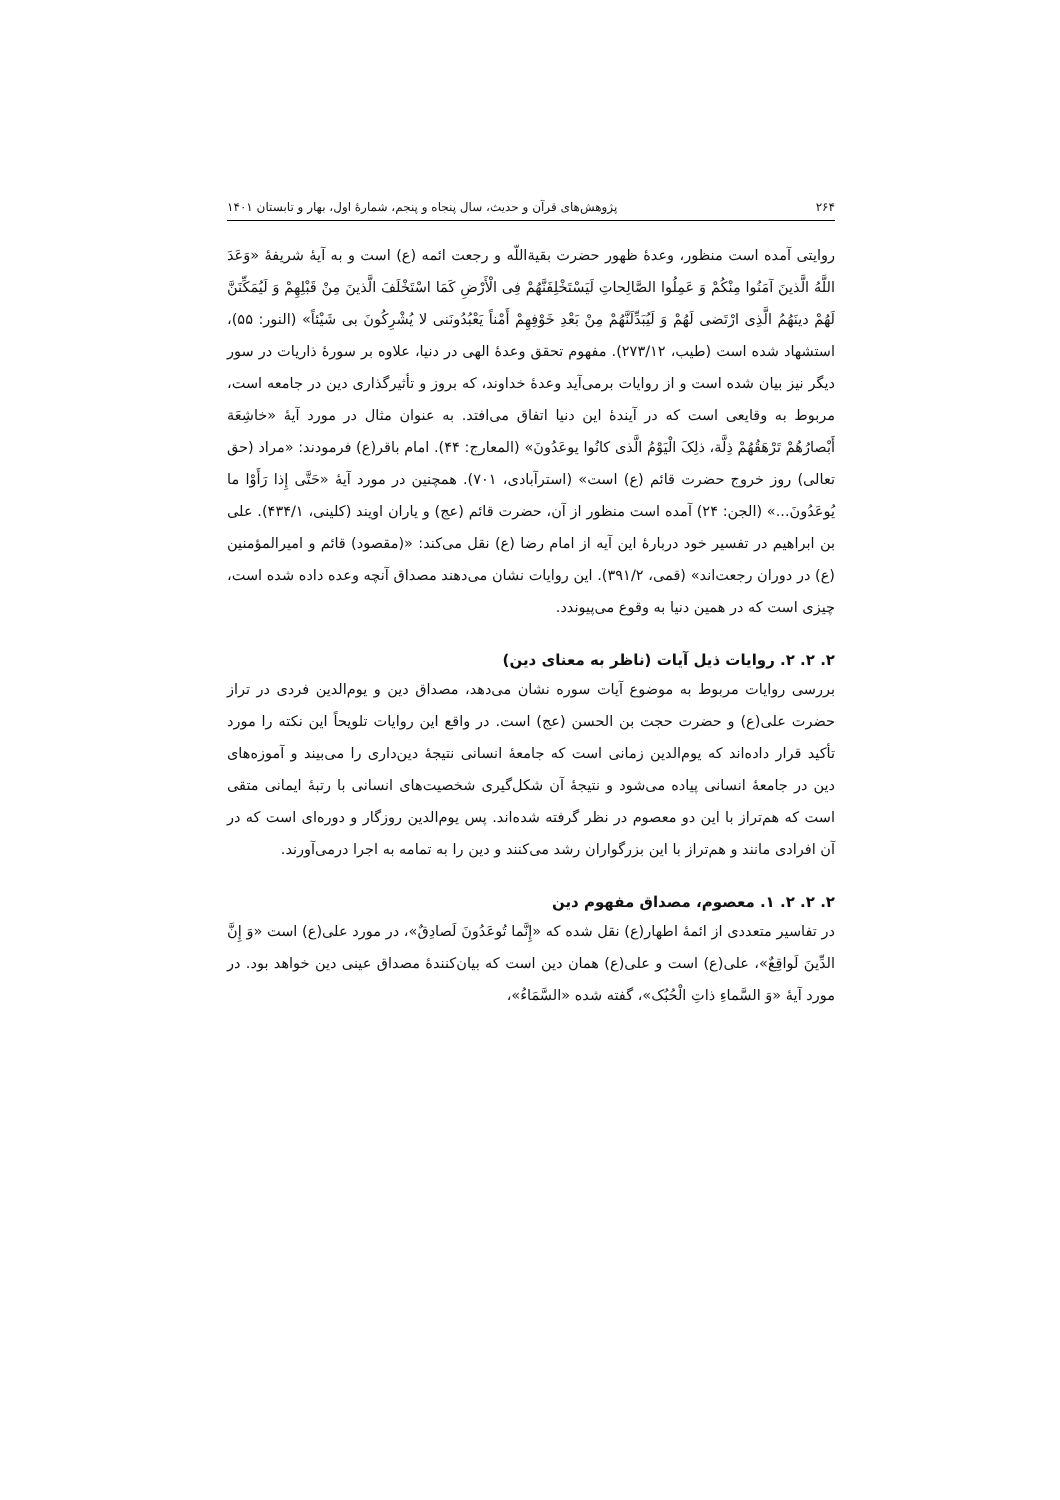۲۶۴ پژوهش‌های قرآن و حدیث، سال پنجاه و پنجم، شمارهٔ اول، بهار و تابستان ۱۴۰۱
روایتی آمده است منظور، وعدهٔ ظهور حضرت بقیةاللّه و رجعت ائمه (ع) است و به آیهٔ شریفهٔ «وَعَدَ اللَّهُ الَّذینَ آمَنُوا مِنْکُمْ وَ عَمِلُوا الصَّالِحاتِ لَیَسْتَخْلِفَنَّهُمْ فِی الْأَرْضِ کَمَا اسْتَخْلَفَ الَّذینَ مِنْ قَبْلِهِمْ وَ لَیُمَکِّنَنَّ لَهُمْ دینَهُمُ الَّذِی ارْتَضی لَهُمْ وَ لَیُبَدِّلَنَّهُمْ مِنْ بَعْدِ خَوْفِهِمْ أَمْناً یَعْبُدُونَنی لا یُشْرِکُونَ بی شَیْئاً» (النور: ۵۵)، استشهاد شده است (طیب، ۲۷۳/۱۲). مفهوم تحقق وعدهٔ الهی در دنیا، علاوه بر سورهٔ ذاریات در سور دیگر نیز بیان شده است و از روایات برمی‌آید وعدهٔ خداوند، که بروز و تأثیرگذاری دین در جامعه است، مربوط به وقایعی است که در آیندهٔ این دنیا اتفاق می‌افتد. به عنوان مثال در مورد آیهٔ «خاشِعَة أَبْصارُهُمْ تَرْهَقُهُمْ ذِلَّة، ذلِکَ الْیَوْمُ الَّذی کانُوا یوعَدُونَ» (المعارج: ۴۴). امام باقر(ع) فرمودند: «مراد (حق تعالی) روز خروج حضرت قائم (ع) است» (استرآبادی، ۷۰۱). همچنین در مورد آیهٔ «حَتَّی إِذا رَأَوْا ما یُوعَدُونَ...» (الجن: ۲۴) آمده است منظور از آن، حضرت قائم (عج) و یاران اویند (کلینی، ۴۳۴/۱). علی بن ابراهیم در تفسیر خود دربارهٔ این آیه از امام رضا (ع) نقل می‌کند: «(مقصود) قائم و امیرالمؤمنین (ع) در دوران رجعت‌اند» (قمی، ۳۹۱/۲). این روایات نشان می‌دهند مصداق آنچه وعده داده شده است، چیزی است که در همین دنیا به وقوع می‌پیوندد.
۲. ۲. ۲. روایات ذیل آیات (ناظر به معنای دین)
بررسی روایات مربوط به موضوع آیات سوره نشان می‌دهد، مصداق دین و یوم‌الدین فردی در تراز حضرت علی(ع) و حضرت حجت بن الحسن (عج) است. در واقع این روایات تلویحاً این نکته را مورد تأکید قرار داده‌اند که یوم‌الدین زمانی است که جامعهٔ انسانی نتیجهٔ دین‌داری را می‌بیند و آموزه‌های دین در جامعهٔ انسانی پیاده می‌شود و نتیجهٔ آن شکل‌گیری شخصیت‌های انسانی با رتبهٔ ایمانی متقی است که هم‌تراز با این دو معصوم در نظر گرفته شده‌اند. پس یوم‌الدین روزگار و دوره‌ای است که در آن افرادی مانند و هم‌تراز با این بزرگواران رشد می‌کنند و دین را به تمامه به اجرا درمی‌آورند.
۲. ۲. ۲. ۱. معصوم، مصداق مفهوم دین
در تفاسیر متعددی از ائمهٔ اطهار(ع) نقل شده که «إِنَّما تُوعَدُونَ لَصادِقٌ»، در مورد علی(ع) است «وَ إِنَّ الدِّینَ لَواقِعٌ»، علی(ع) است و علی(ع) همان دین است که بیان‌کنندهٔ مصداق عینی دین خواهد بود. در مورد آیهٔ «وَ السَّماءِ ذاتِ الْحُبُک»، گفته شده «السَّمَاءُ»،